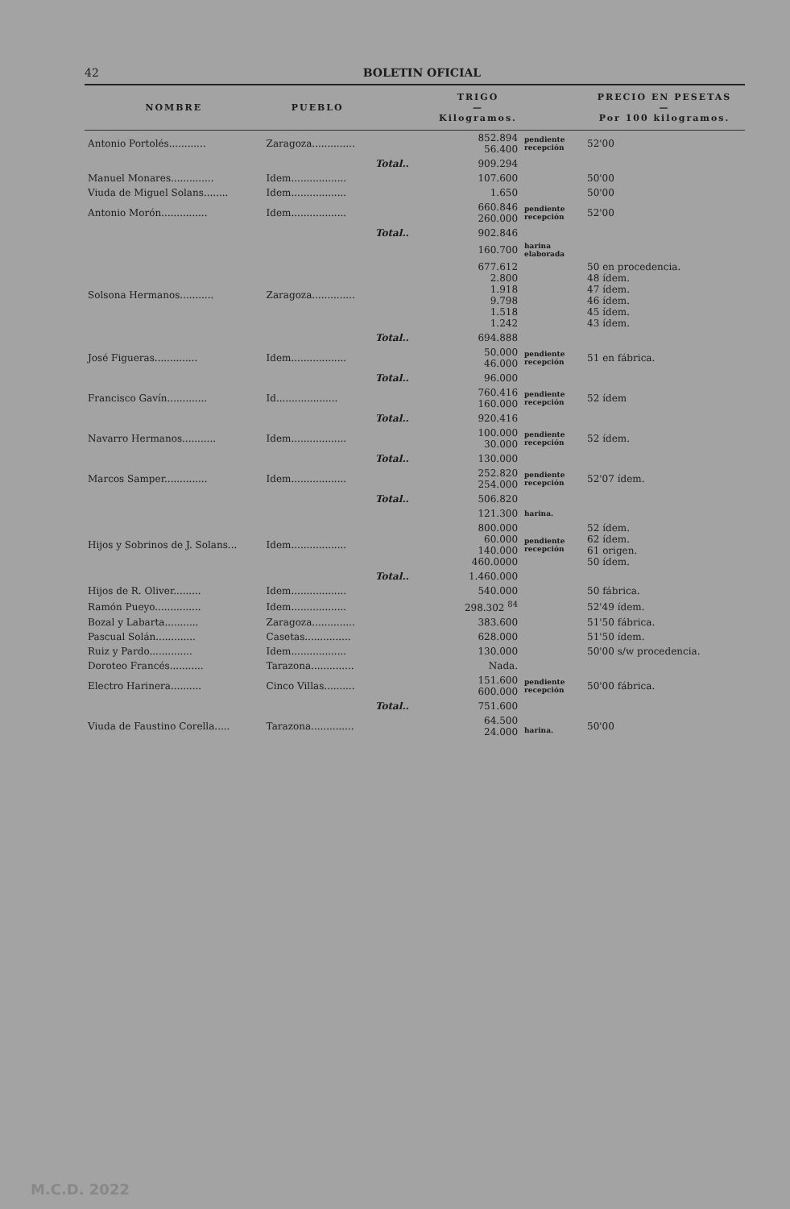42 BOLETIN OFICIAL
| NOMBRE | PUEBLO | TRIGO — Kilogramos. | | | PRECIO EN PESETAS — Por 100 kilogramos. |
| --- | --- | --- | --- | --- | --- |
| Antonio Portolés............ | Zaragoza.............. | | 852.894 56.400 | pendiente recepción | 52'00 |
| | | Total.. | 909.294 | | |
| Manuel Monares.............. | Idem.................. | | 107.600 | | 50'00 |
| Viuda de Miguel Solans........ | Idem.................. | | 1.650 | | 50'00 |
| Antonio Morón............... | Idem.................. | | 660.846 260.000 | pendiente recepción | 52'00 |
| | | Total.. | 902.846 | | |
| | | | 160.700 | harina elaborada | |
| Solsona Hermanos........... | Zaragoza.............. | | 677.612 2.800 1.918 9.798 1.518 1.242 | | 50 en procedencia. 48 ídem. 47 ídem. 46 ídem. 45 ídem. 43 ídem. |
| | | Total.. | 694.888 | | |
| José Figueras.............. | Idem.................. | | 50.000 46.000 | pendiente recepción | 51 en fábrica. |
| | | Total.. | 96.000 | | |
| Francisco Gavín............. | Id.................... | | 760.416 160.000 | pendiente recepción | 52 ídem |
| | | Total.. | 920.416 | | |
| Navarro Hermanos........... | Idem.................. | | 100.000 30.000 | pendiente recepción | 52 ídem. |
| | | Total.. | 130.000 | | |
| Marcos Samper.............. | Idem.................. | | 252.820 254.000 | pendiente recepción | 52'07 ídem. |
| | | Total.. | 506.820 | | |
| | | | 121.300 | harina. | |
| Hijos y Sobrinos de J. Solans... | Idem.................. | | 800.000 60.000 140.000 460.0000 | pendiente recepción | 52 ídem. 62 ídem. 61 origen. 50 ídem. |
| | | Total.. | 1.460.000 | | |
| Hijos de R. Oliver......... | Idem.................. | | 540.000 | | 50 fábrica. |
| Ramón Pueyo............... | Idem.................. | | 298.302 <sup>84</sup> | | 52'49 ídem. |
| Bozal y Labarta........... | Zaragoza.............. | | 383.600 | | 51'50 fábrica. |
| Pascual Solán............. | Casetas............... | | 628.000 | | 51'50 ídem. |
| Ruiz y Pardo.............. | Idem.................. | | 130.000 | | 50'00 s/w procedencia. |
| Doroteo Francés........... | Tarazona.............. | | Nada. | | |
| Electro Harinera.......... | Cinco Villas.......... | | 151.600 600.000 | pendiente recepción | 50'00 fábrica. |
| | | Total.. | 751.600 | | |
| Viuda de Faustino Corella..... | Tarazona.............. | | 64.500 24.000 | harina. | 50'00 |
M.C.D. 2022